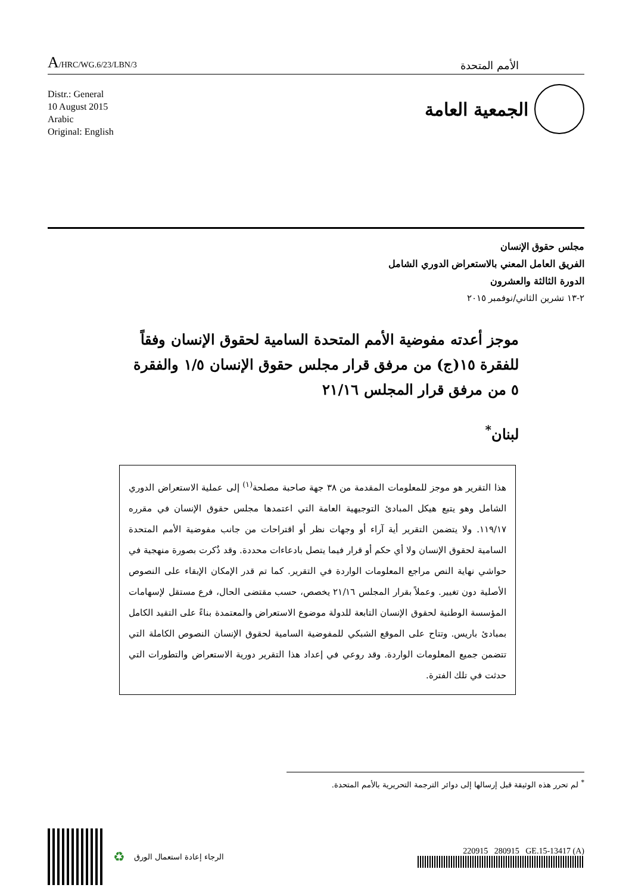A/HRC/WG.6/23/LBN/3
الأمم المتحدة
Distr.: General
10 August 2015
Arabic
Original: English
الجمعية العامة
مجلس حقوق الإنسان
الفريق العامل المعني بالاستعراض الدوري الشامل
الدورة الثالثة والعشرون
٢-١٣ تشرين الثاني/نوفمبر ٢٠١٥
موجز أعدته مفوضية الأمم المتحدة السامية لحقوق الإنسان وفقاً للفقرة ١٥(ج) من مرفق قرار مجلس حقوق الإنسان ١/٥ والفقرة ٥ من مرفق قرار المجلس ٢١/١٦
لبنان<sup>*</sup>
هذا التقرير هو موجز للمعلومات المقدمة من ٣٨ جهة صاحبة مصلحة<sup>(١)</sup> إلى عملية الاستعراض الدوري الشامل وهو يتبع هيكل المبادئ التوجيهية العامة التي اعتمدها مجلس حقوق الإنسان في مقرره ١١٩/١٧. ولا يتضمن التقرير أية آراء أو وجهات نظر أو اقتراحات من جانب مفوضية الأمم المتحدة السامية لحقوق الإنسان ولا أي حكم أو قرار فيما يتصل بادعاءات محددة. وقد ذُكرت بصورة منهجية في حواشي نهاية النص مراجع المعلومات الواردة في التقرير. كما تم قدر الإمكان الإبقاء على النصوص الأصلية دون تغيير. وعملاً بقرار المجلس ٢١/١٦ يخصص، حسب مقتضى الحال، فرع مستقل لإسهامات المؤسسة الوطنية لحقوق الإنسان التابعة للدولة موضوع الاستعراض والمعتمدة بناءً على التقيد الكامل بمبادئ باريس. وتتاح على الموقع الشبكي للمفوضية السامية لحقوق الإنسان النصوص الكاملة التي تتضمن جميع المعلومات الواردة. وقد روعي في إعداد هذا التقرير دورية الاستعراض والتطورات التي حدثت في تلك الفترة.
<sup>*</sup> لم تحرر هذه الوثيقة قبل إرسالها إلى دوائر الترجمة التحريرية بالأمم المتحدة.
♻ الرجاء إعادة استعمال الورق
220915 280915 GE.15-13417 (A)